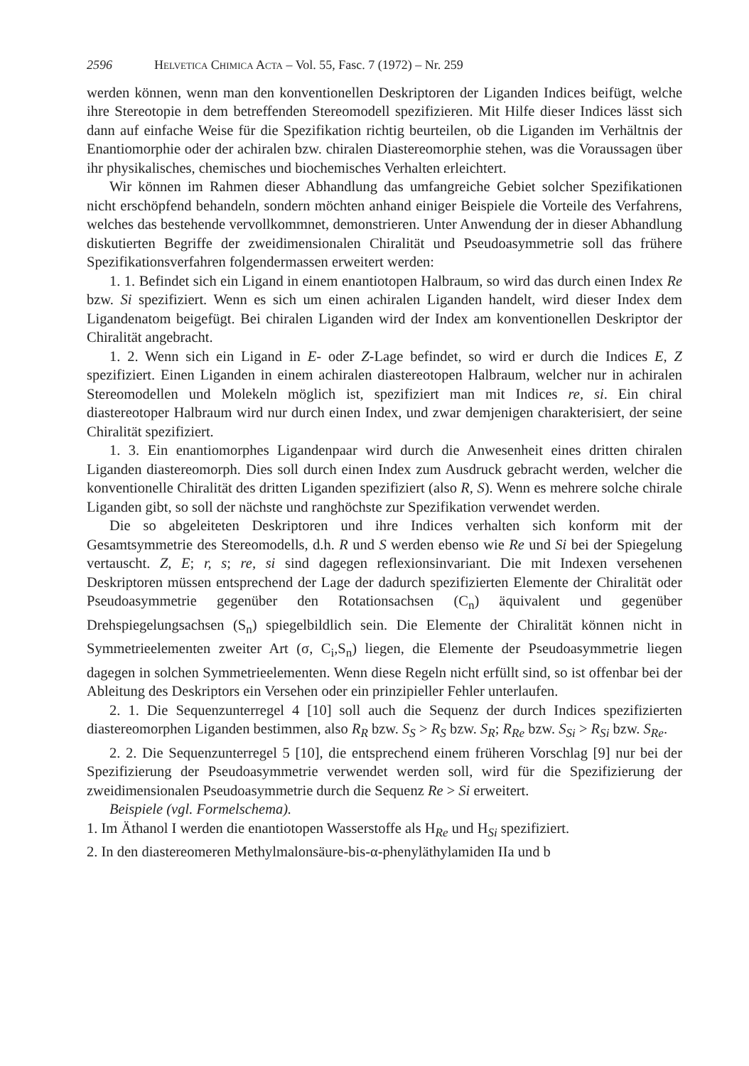2596 Helvetica Chimica Acta – Vol. 55, Fasc. 7 (1972) – Nr. 259
werden können, wenn man den konventionellen Deskriptoren der Liganden Indices beifügt, welche ihre Stereotopie in dem betreffenden Stereomodell spezifizieren. Mit Hilfe dieser Indices lässt sich dann auf einfache Weise für die Spezifikation richtig beurteilen, ob die Liganden im Verhältnis der Enantiomorphie oder der achiralen bzw. chiralen Diastereomorphie stehen, was die Voraussagen über ihr physikalisches, chemisches und biochemisches Verhalten erleichtert.
Wir können im Rahmen dieser Abhandlung das umfangreiche Gebiet solcher Spezifikationen nicht erschöpfend behandeln, sondern möchten anhand einiger Beispiele die Vorteile des Verfahrens, welches das bestehende vervollkommnet, demonstrieren. Unter Anwendung der in dieser Abhandlung diskutierten Begriffe der zweidimensionalen Chiralität und Pseudoasymmetrie soll das frühere Spezifikationsverfahren folgendermassen erweitert werden:
1. 1. Befindet sich ein Ligand in einem enantiotopen Halbraum, so wird das durch einen Index Re bzw. Si spezifiziert. Wenn es sich um einen achiralen Liganden handelt, wird dieser Index dem Ligandenatom beigefügt. Bei chiralen Liganden wird der Index am konventionellen Deskriptor der Chiralität angebracht.
1. 2. Wenn sich ein Ligand in E- oder Z-Lage befindet, so wird er durch die Indices E, Z spezifiziert. Einen Liganden in einem achiralen diastereotopen Halbraum, welcher nur in achiralen Stereomodellen und Molekeln möglich ist, spezifiziert man mit Indices re, si. Ein chiral diastereotoper Halbraum wird nur durch einen Index, und zwar demjenigen charakterisiert, der seine Chiralität spezifiziert.
1. 3. Ein enantiomorphes Ligandenpaar wird durch die Anwesenheit eines dritten chiralen Liganden diastereomorph. Dies soll durch einen Index zum Ausdruck gebracht werden, welcher die konventionelle Chiralität des dritten Liganden spezifiziert (also R, S). Wenn es mehrere solche chirale Liganden gibt, so soll der nächste und ranghöchste zur Spezifikation verwendet werden.
Die so abgeleiteten Deskriptoren und ihre Indices verhalten sich konform mit der Gesamtsymmetrie des Stereomodells, d.h. R und S werden ebenso wie Re und Si bei der Spiegelung vertauscht. Z, E; r, s; re, si sind dagegen reflexionsinvariant. Die mit Indexen versehenen Deskriptoren müssen entsprechend der Lage der dadurch spezifizierten Elemente der Chiralität oder Pseudoasymmetrie gegenüber den Rotationsachsen (C<sub>n</sub>) äquivalent und gegenüber Drehspiegelungsachsen (S<sub>n</sub>) spiegelbildlich sein. Die Elemente der Chiralität können nicht in Symmetrieelementen zweiter Art (σ, C<sub>i</sub>,S<sub>n</sub>) liegen, die Elemente der Pseudoasymmetrie liegen dagegen in solchen Symmetrieelementen. Wenn diese Regeln nicht erfüllt sind, so ist offenbar bei der Ableitung des Deskriptors ein Versehen oder ein prinzipieller Fehler unterlaufen.
2. 1. Die Sequenzunterregel 4 [10] soll auch die Sequenz der durch Indices spezifizierten diastereomorphen Liganden bestimmen, also R<sub>R</sub> bzw. S<sub>S</sub> > R<sub>S</sub> bzw. S<sub>R</sub>; R<sub>Re</sub> bzw. S<sub>Si</sub> > R<sub>Si</sub> bzw. S<sub>Re</sub>.
2. 2. Die Sequenzunterregel 5 [10], die entsprechend einem früheren Vorschlag [9] nur bei der Spezifizierung der Pseudoasymmetrie verwendet werden soll, wird für die Spezifizierung der zweidimensionalen Pseudoasymmetrie durch die Sequenz Re > Si erweitert.
Beispiele (vgl. Formelschema).
1. Im Äthanol I werden die enantiotopen Wasserstoffe als H<sub>Re</sub> und H<sub>Si</sub> spezifiziert.
2. In den diastereomeren Methylmalonsäure-bis-α-phenyläthylamiden IIa und b